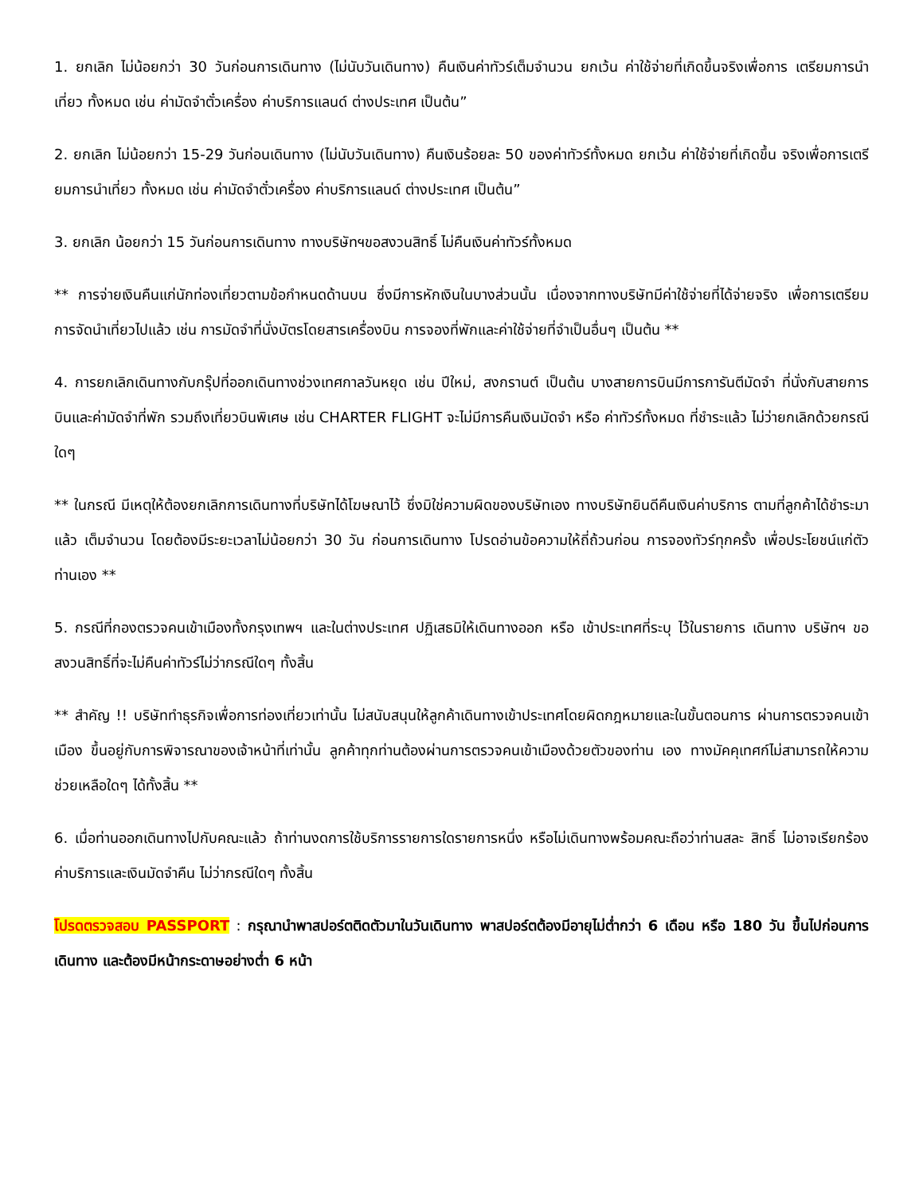1. ยกเลิก ไม่น้อยกว่า 30 วันก่อนการเดินทาง (ไม่นับวันเดินทาง) คืนเงินค่าทัวร์เต็มจำนวน ยกเว้น ค่าใช้จ่ายที่เกิดขึ้นจริงเพื่อการ เตรียมการนำเที่ยว ทั้งหมด เช่น ค่ามัดจำตั๋วเครื่อง ค่าบริการแลนด์ ต่างประเทศ เป็นต้น”
2. ยกเลิก ไม่น้อยกว่า 15-29 วันก่อนเดินทาง (ไม่นับวันเดินทาง) คืนเงินร้อยละ 50 ของค่าทัวร์ทั้งหมด ยกเว้น ค่าใช้จ่ายที่เกิดขึ้น จริงเพื่อการเตรียมการนำเที่ยว ทั้งหมด เช่น ค่ามัดจำตั๋วเครื่อง ค่าบริการแลนด์ ต่างประเทศ เป็นต้น”
3. ยกเลิก น้อยกว่า 15 วันก่อนการเดินทาง ทางบริษัทฯขอสงวนสิทธิ์ ไม่คืนเงินค่าทัวร์ทั้งหมด
** การจ่ายเงินคืนแก่นักท่องเที่ยวตามข้อกำหนดด้านบน ซึ่งมีการหักเงินในบางส่วนนั้น เนื่องจากทางบริษัทมีค่าใช้จ่ายที่ได้จ่ายจริง เพื่อการเตรียมการจัดนำเที่ยวไปแล้ว เช่น การมัดจำที่นั่งบัตรโดยสารเครื่องบิน การจองที่พักและค่าใช้จ่ายที่จำเป็นอื่นๆ เป็นต้น **
4. การยกเลิกเดินทางกับกรุ๊ปที่ออกเดินทางช่วงเทศกาลวันหยุด เช่น ปีใหม่, สงกรานต์ เป็นต้น บางสายการบินมีการการันตีมัดจำ ที่นั่งกับสายการบินและค่ามัดจำที่พัก รวมถึงเที่ยวบินพิเศษ เช่น CHARTER FLIGHT จะไม่มีการคืนเงินมัดจำ หรือ ค่าทัวร์ทั้งหมด ที่ชำระแล้ว ไม่ว่ายกเลิกด้วยกรณีใดๆ
** ในกรณี มีเหตุให้ต้องยกเลิกการเดินทางที่บริษัทได้โฆษณาไว้ ซึ่งมิใช่ความผิดของบริษัทเอง ทางบริษัทยินดีคืนเงินค่าบริการ ตามที่ลูกค้าได้ชำระมาแล้ว เต็มจำนวน โดยต้องมีระยะเวลาไม่น้อยกว่า 30 วัน ก่อนการเดินทาง โปรดอ่านข้อความให้ถี่ถ้วนก่อน การจองทัวร์ทุกครั้ง เพื่อประโยชน์แก่ตัวท่านเอง **
5. กรณีที่กองตรวจคนเข้าเมืองทั้งกรุงเทพฯ และในต่างประเทศ ปฏิเสธมิให้เดินทางออก หรือ เข้าประเทศที่ระบุ ไว้ในรายการ เดินทาง บริษัทฯ ขอสงวนสิทธิ์ที่จะไม่คืนค่าทัวร์ไม่ว่ากรณีใดๆ ทั้งสิ้น
** สำคัญ !! บริษัททำธุรกิจเพื่อการท่องเที่ยวเท่านั้น ไม่สนับสนุนให้ลูกค้าเดินทางเข้าประเทศโดยผิดกฎหมายและในขั้นตอนการ ผ่านการตรวจคนเข้าเมือง ขึ้นอยู่กับการพิจารณาของเจ้าหน้าที่เท่านั้น ลูกค้าทุกท่านต้องผ่านการตรวจคนเข้าเมืองด้วยตัวของท่าน เอง ทางมัคคุเทศก์ไม่สามารถให้ความช่วยเหลือใดๆ ได้ทั้งสิ้น **
6. เมื่อท่านออกเดินทางไปกับคณะแล้ว ถ้าท่านงดการใช้บริการรายการใดรายการหนึ่ง หรือไม่เดินทางพร้อมคณะถือว่าท่านสละ สิทธิ์ ไม่อาจเรียกร้องค่าบริการและเงินมัดจำคืน ไม่ว่ากรณีใดๆ ทั้งสิ้น
โปรดตรวจสอบ PASSPORT : กรุณานำพาสปอร์ตติดตัวมาในวันเดินทาง พาสปอร์ตต้องมีอายุไม่ต่ำกว่า 6 เดือน หรือ 180 วัน ขึ้นไปก่อนการเดินทาง และต้องมีหน้ากระดาษอย่างต่ำ 6 หน้า